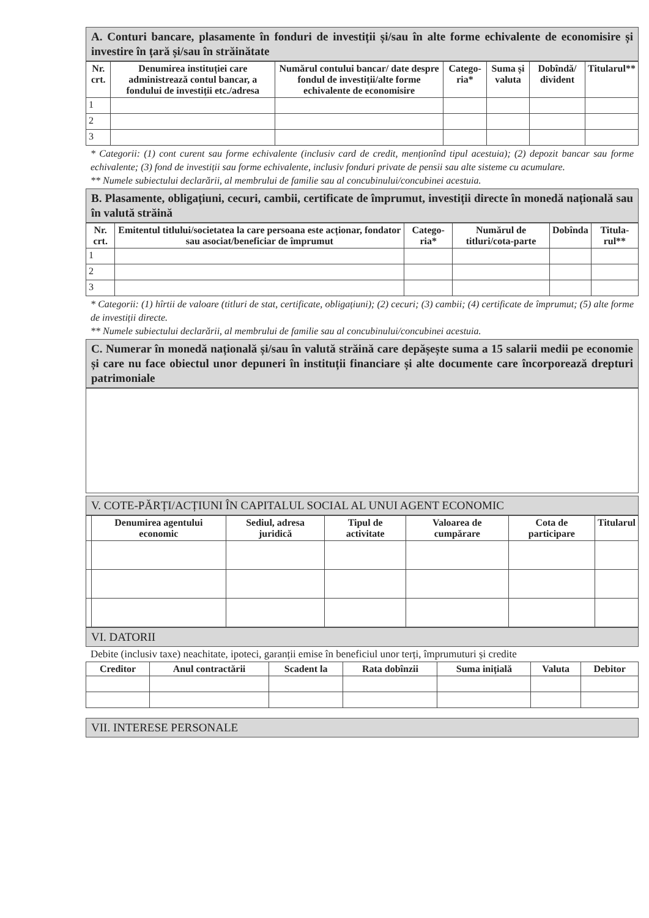A. Conturi bancare, plasamente în fonduri de investiții și/sau în alte forme echivalente de economisire și investire în țară și/sau în străinătate
| Nr. crt. | Denumirea instituției care administrează contul bancar, a fondului de investiții etc./adresa | Numărul contului bancar/ date despre fondul de investiții/alte forme echivalente de economisire | Catego-ria* | Suma și valuta | Dobîndă/ divident | Titularul** |
| --- | --- | --- | --- | --- | --- | --- |
| 1 | | | | | | |
| 2 | | | | | | |
| 3 | | | | | | |
* Categorii: (1) cont curent sau forme echivalente (inclusiv card de credit, menționînd tipul acestuia); (2) depozit bancar sau forme echivalente; (3) fond de investiții sau forme echivalente, inclusiv fonduri private de pensii sau alte sisteme cu acumulare.
** Numele subiectului declarării, al membrului de familie sau al concubinului/concubinei acestuia.
B. Plasamente, obligațiuni, cecuri, cambii, certificate de împrumut, investiții directe în monedă națională sau în valută străină
| Nr. crt. | Emitentul titlului/societatea la care persoana este acționar, fondator sau asociat/beneficiar de împrumut | Catego-ria* | Numărul de titluri/cota-parte | Dobînda | Titula-rul** |
| --- | --- | --- | --- | --- | --- |
| 1 | | | | | |
| 2 | | | | | |
| 3 | | | | | |
* Categorii: (1) hîrtii de valoare (titluri de stat, certificate, obligațiuni); (2) cecuri; (3) cambii; (4) certificate de împrumut; (5) alte forme de investiții directe.
** Numele subiectului declarării, al membrului de familie sau al concubinului/concubinei acestuia.
C. Numerar în monedă națională și/sau în valută străină care depășește suma a 15 salarii medii pe economie și care nu face obiectul unor depuneri în instituții financiare și alte documente care încorporează drepturi patrimoniale
V. COTE-PĂRȚI/ACȚIUNI ÎN CAPITALUL SOCIAL AL UNUI AGENT ECONOMIC
| | Denumirea agentului economic | Sediul, adresa juridică | Tipul de activitate | Valoarea de cumpărare | Cota de participare | Titularul |
| --- | --- | --- | --- | --- | --- | --- |
VI. DATORII
Debite (inclusiv taxe) neachitate, ipoteci, garanții emise în beneficiul unor terți, împrumuturi și credite
| Creditor | Anul contractării | Scadent la | Rata dobînzii | Suma inițială | Valuta | Debitor |
| --- | --- | --- | --- | --- | --- | --- |
VII. INTERESE PERSONALE